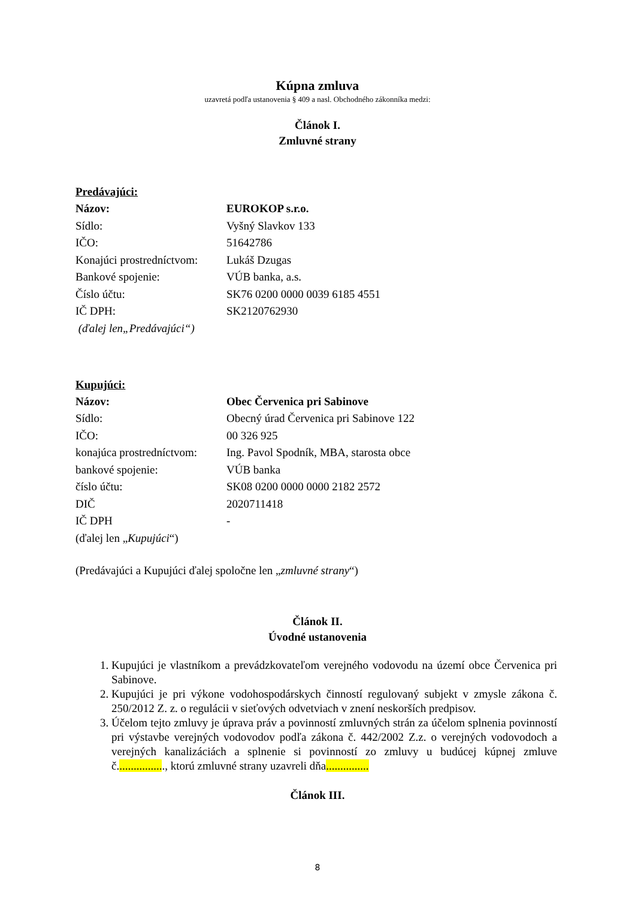Kúpna zmluva
uzavretá podľa ustanovenia § 409 a nasl. Obchodného zákonníka medzi:
Článok I.
Zmluvné strany
Predávajúci:
| Názov: | EUROKOP s.r.o. |
| Sídlo: | Vyšný Slavkov 133 |
| IČO: | 51642786 |
| Konajúci prostredníctvom: | Lukáš Dzugas |
| Bankové spojenie: | VÚB banka, a.s. |
| Číslo účtu: | SK76 0200 0000 0039 6185 4551 |
| IČ DPH: | SK2120762930 |
(ďalej len„Predávajúci“)
Kupujúci:
| Názov: | Obec Červenica pri Sabinove |
| Sídlo: | Obecný úrad Červenica pri Sabinove 122 |
| IČO: | 00 326 925 |
| konajúca prostredníctvom: | Ing. Pavol Spodník, MBA, starosta obce |
| bankové spojenie: | VÚB banka |
| číslo účtu: | SK08 0200 0000 0000 2182 2572 |
| DIČ | 2020711418 |
| IČ DPH | - |
(ďalej len „Kupujúci“)
(Predávajúci a Kupujúci ďalej spoločne len „zmluvné strany“)
Článok II.
Úvodné ustanovenia
1. Kupujúci je vlastníkom a prevádzkovateľom verejného vodovodu na území obce Červenica pri Sabinove.
2. Kupujúci je pri výkone vodohospodárskych činností regulovaný subjekt v zmysle zákona č. 250/2012 Z. z. o regulácii v sieťových odvetviach v znení neskorších predpisov.
3. Účelom tejto zmluvy je úprava práv a povinností zmluvných strán za účelom splnenia povinností pri výstavbe verejných vodovodov podľa zákona č. 442/2002 Z.z. o verejných vodovodoch a verejných kanalizáciách a splnenie si povinností zo zmluvy u budúcej kúpnej zmluve č................., ktorú zmluvné strany uzavreli dňa...............
Článok III.
8